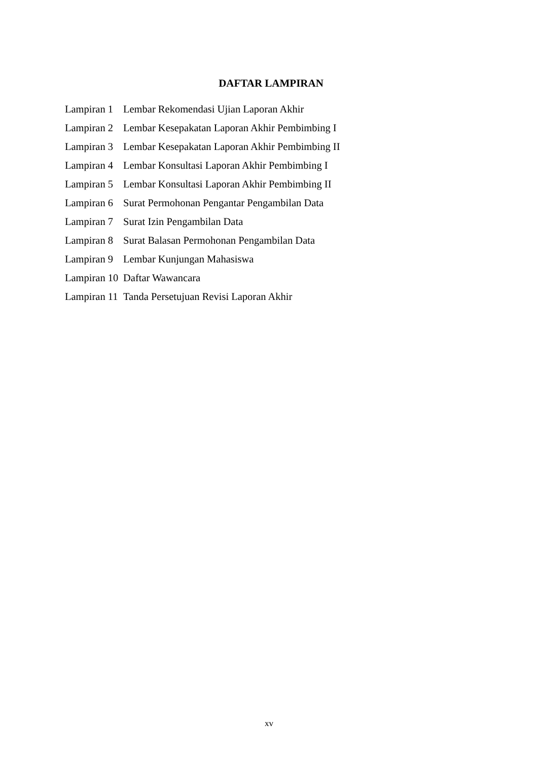DAFTAR LAMPIRAN
Lampiran 1 Lembar Rekomendasi Ujian Laporan Akhir
Lampiran 2 Lembar Kesepakatan Laporan Akhir Pembimbing I
Lampiran 3 Lembar Kesepakatan Laporan Akhir Pembimbing II
Lampiran 4 Lembar Konsultasi Laporan Akhir Pembimbing I
Lampiran 5 Lembar Konsultasi Laporan Akhir Pembimbing II
Lampiran 6 Surat Permohonan Pengantar Pengambilan Data
Lampiran 7 Surat Izin Pengambilan Data
Lampiran 8 Surat Balasan Permohonan Pengambilan Data
Lampiran 9 Lembar Kunjungan Mahasiswa
Lampiran 10 Daftar Wawancara
Lampiran 11 Tanda Persetujuan Revisi Laporan Akhir
xv